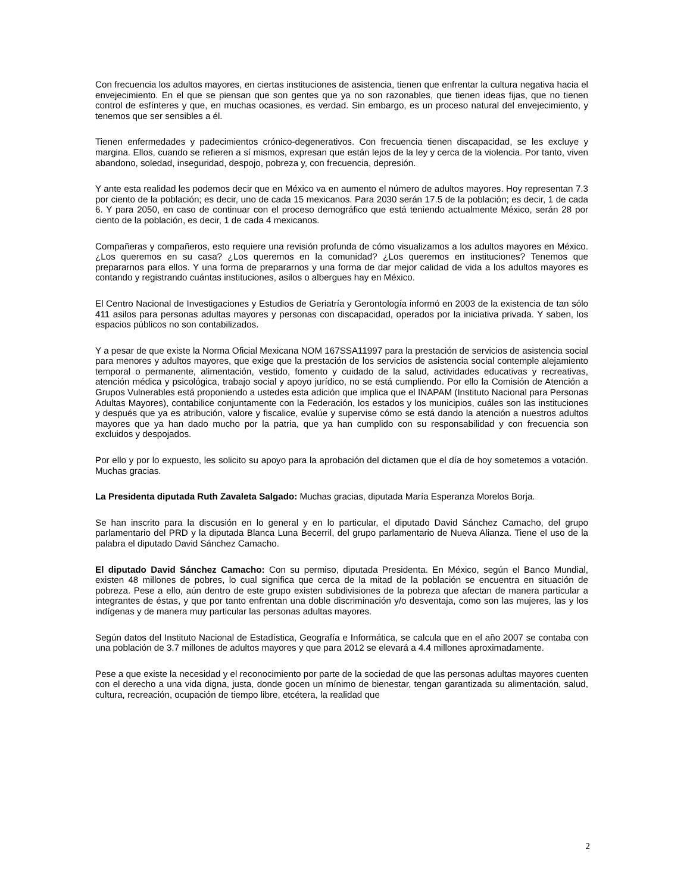Con frecuencia los adultos mayores, en ciertas instituciones de asistencia, tienen que enfrentar la cultura negativa hacia el envejecimiento. En el que se piensan que son gentes que ya no son razonables, que tienen ideas fijas, que no tienen control de esfínteres y que, en muchas ocasiones, es verdad. Sin embargo, es un proceso natural del envejecimiento, y tenemos que ser sensibles a él.
Tienen enfermedades y padecimientos crónico-degenerativos. Con frecuencia tienen discapacidad, se les excluye y margina. Ellos, cuando se refieren a sí mismos, expresan que están lejos de la ley y cerca de la violencia. Por tanto, viven abandono, soledad, inseguridad, despojo, pobreza y, con frecuencia, depresión.
Y ante esta realidad les podemos decir que en México va en aumento el número de adultos mayores. Hoy representan 7.3 por ciento de la población; es decir, uno de cada 15 mexicanos. Para 2030 serán 17.5 de la población; es decir, 1 de cada 6. Y para 2050, en caso de continuar con el proceso demográfico que está teniendo actualmente México, serán 28 por ciento de la población, es decir, 1 de cada 4 mexicanos.
Compañeras y compañeros, esto requiere una revisión profunda de cómo visualizamos a los adultos mayores en México. ¿Los queremos en su casa? ¿Los queremos en la comunidad? ¿Los queremos en instituciones? Tenemos que prepararnos para ellos. Y una forma de prepararnos y una forma de dar mejor calidad de vida a los adultos mayores es contando y registrando cuántas instituciones, asilos o albergues hay en México.
El Centro Nacional de Investigaciones y Estudios de Geriatría y Gerontología informó en 2003 de la existencia de tan sólo 411 asilos para personas adultas mayores y personas con discapacidad, operados por la iniciativa privada. Y saben, los espacios públicos no son contabilizados.
Y a pesar de que existe la Norma Oficial Mexicana NOM 167SSA11997 para la prestación de servicios de asistencia social para menores y adultos mayores, que exige que la prestación de los servicios de asistencia social contemple alejamiento temporal o permanente, alimentación, vestido, fomento y cuidado de la salud, actividades educativas y recreativas, atención médica y psicológica, trabajo social y apoyo jurídico, no se está cumpliendo. Por ello la Comisión de Atención a Grupos Vulnerables está proponiendo a ustedes esta adición que implica que el INAPAM (Instituto Nacional para Personas Adultas Mayores), contabilice conjuntamente con la Federación, los estados y los municipios, cuáles son las instituciones y después que ya es atribución, valore y fiscalice, evalúe y supervise cómo se está dando la atención a nuestros adultos mayores que ya han dado mucho por la patria, que ya han cumplido con su responsabilidad y con frecuencia son excluidos y despojados.
Por ello y por lo expuesto, les solicito su apoyo para la aprobación del dictamen que el día de hoy sometemos a votación. Muchas gracias.
La Presidenta diputada Ruth Zavaleta Salgado: Muchas gracias, diputada María Esperanza Morelos Borja.
Se han inscrito para la discusión en lo general y en lo particular, el diputado David Sánchez Camacho, del grupo parlamentario del PRD y la diputada Blanca Luna Becerril, del grupo parlamentario de Nueva Alianza. Tiene el uso de la palabra el diputado David Sánchez Camacho.
El diputado David Sánchez Camacho: Con su permiso, diputada Presidenta. En México, según el Banco Mundial, existen 48 millones de pobres, lo cual significa que cerca de la mitad de la población se encuentra en situación de pobreza. Pese a ello, aún dentro de este grupo existen subdivisiones de la pobreza que afectan de manera particular a integrantes de éstas, y que por tanto enfrentan una doble discriminación y/o desventaja, como son las mujeres, las y los indígenas y de manera muy particular las personas adultas mayores.
Según datos del Instituto Nacional de Estadística, Geografía e Informática, se calcula que en el año 2007 se contaba con una población de 3.7 millones de adultos mayores y que para 2012 se elevará a 4.4 millones aproximadamente.
Pese a que existe la necesidad y el reconocimiento por parte de la sociedad de que las personas adultas mayores cuenten con el derecho a una vida digna, justa, donde gocen un mínimo de bienestar, tengan garantizada su alimentación, salud, cultura, recreación, ocupación de tiempo libre, etcétera, la realidad que
2